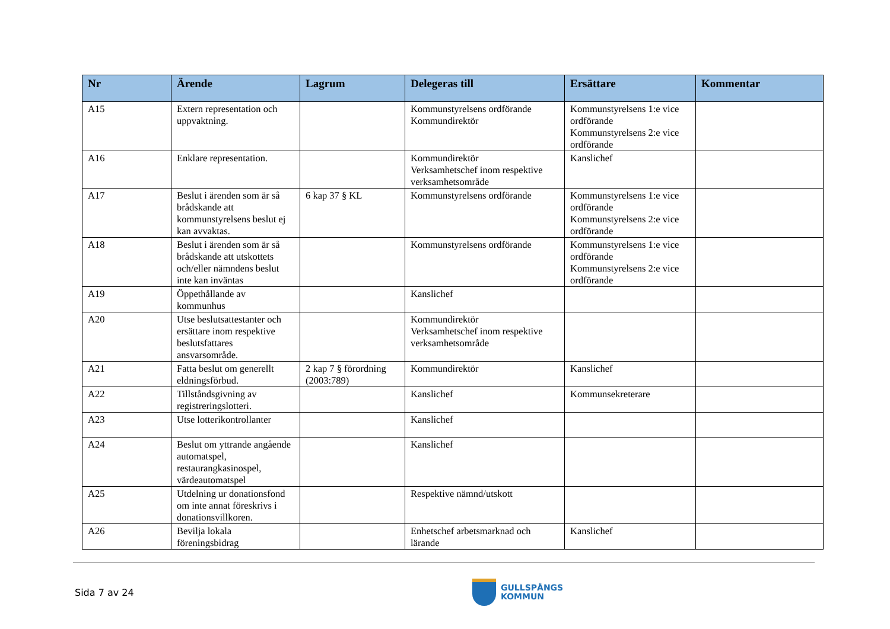| Nr | Ärende | Lagrum | Delegeras till | Ersättare | Kommentar |
| --- | --- | --- | --- | --- | --- |
| A15 | Extern representation och uppvaktning. | | Kommunstyrelsens ordförande Kommundirektör | Kommunstyrelsens 1:e vice ordförande Kommunstyrelsens 2:e vice ordförande | |
| A16 | Enklare representation. | | Kommundirektör Verksamhetschef inom respektive verksamhetsområde | Kanslichef | |
| A17 | Beslut i ärenden som är så brådskande att kommunstyrelsens beslut ej kan avvaktas. | 6 kap 37 § KL | Kommunstyrelsens ordförande | Kommunstyrelsens 1:e vice ordförande Kommunstyrelsens 2:e vice ordförande | |
| A18 | Beslut i ärenden som är så brådskande att utskottets och/eller nämndens beslut inte kan inväntas | | Kommunstyrelsens ordförande | Kommunstyrelsens 1:e vice ordförande Kommunstyrelsens 2:e vice ordförande | |
| A19 | Öppethållande av kommunhus | | Kanslichef | | |
| A20 | Utse beslutsattestanter och ersättare inom respektive beslutsfattares ansvarsområde. | | Kommundirektör Verksamhetschef inom respektive verksamhetsområde | | |
| A21 | Fatta beslut om generellt eldningsförbud. | 2 kap 7 § förordning (2003:789) | Kommundirektör | Kanslichef | |
| A22 | Tillståndsgivning av registreringslotteri. | | Kanslichef | Kommunsekreterare | |
| A23 | Utse lotterikontrollanter | | Kanslichef | | |
| A24 | Beslut om yttrande angående automatspel, restaurangkasinospel, värdeautomatspel | | Kanslichef | | |
| A25 | Utdelning ur donationsfond om inte annat föreskrivs i donationsvillkoren. | | Respektive nämnd/utskott | | |
| A26 | Bevilja lokala föreningsbidrag | | Enhetschef arbetsmarknad och lärande | Kanslichef | |
Sida 7 av 24
GULLSPÅNGS
KOMMUN